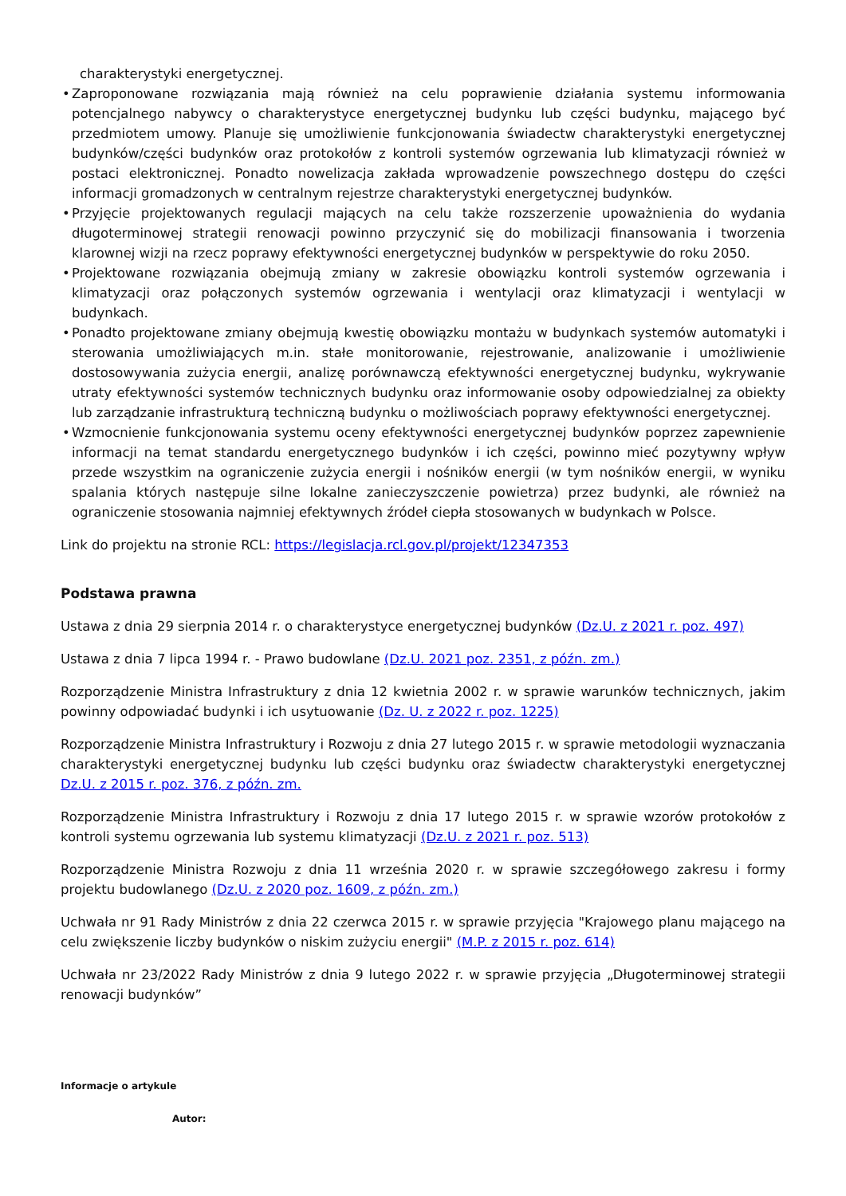charakterystyki energetycznej.
• Zaproponowane rozwiązania mają również na celu poprawienie działania systemu informowania potencjalnego nabywcy o charakterystyce energetycznej budynku lub części budynku, mającego być przedmiotem umowy. Planuje się umożliwienie funkcjonowania świadectw charakterystyki energetycznej budynków/części budynków oraz protokołów z kontroli systemów ogrzewania lub klimatyzacji również w postaci elektronicznej. Ponadto nowelizacja zakłada wprowadzenie powszechnego dostępu do części informacji gromadzonych w centralnym rejestrze charakterystyki energetycznej budynków.
• Przyjęcie projektowanych regulacji mających na celu także rozszerzenie upoważnienia do wydania długoterminowej strategii renowacji powinno przyczynić się do mobilizacji finansowania i tworzenia klarownej wizji na rzecz poprawy efektywności energetycznej budynków w perspektywie do roku 2050.
• Projektowane rozwiązania obejmują zmiany w zakresie obowiązku kontroli systemów ogrzewania i klimatyzacji oraz połączonych systemów ogrzewania i wentylacji oraz klimatyzacji i wentylacji w budynkach.
• Ponadto projektowane zmiany obejmują kwestię obowiązku montażu w budynkach systemów automatyki i sterowania umożliwiających m.in. stałe monitorowanie, rejestrowanie, analizowanie i umożliwienie dostosowywania zużycia energii, analizę porównawczą efektywności energetycznej budynku, wykrywanie utraty efektywności systemów technicznych budynku oraz informowanie osoby odpowiedzialnej za obiekty lub zarządzanie infrastrukturą techniczną budynku o możliwościach poprawy efektywności energetycznej.
• Wzmocnienie funkcjonowania systemu oceny efektywności energetycznej budynków poprzez zapewnienie informacji na temat standardu energetycznego budynków i ich części, powinno mieć pozytywny wpływ przede wszystkim na ograniczenie zużycia energii i nośników energii (w tym nośników energii, w wyniku spalania których następuje silne lokalne zanieczyszczenie powietrza) przez budynki, ale również na ograniczenie stosowania najmniej efektywnych źródeł ciepła stosowanych w budynkach w Polsce.
Link do projektu na stronie RCL: https://legislacja.rcl.gov.pl/projekt/12347353
Podstawa prawna
Ustawa z dnia 29 sierpnia 2014 r. o charakterystyce energetycznej budynków (Dz.U. z 2021 r. poz. 497)
Ustawa z dnia 7 lipca 1994 r. - Prawo budowlane (Dz.U. 2021 poz. 2351, z późn. zm.)
Rozporządzenie Ministra Infrastruktury z dnia 12 kwietnia 2002 r. w sprawie warunków technicznych, jakim powinny odpowiadać budynki i ich usytuowanie (Dz. U. z 2022 r. poz. 1225)
Rozporządzenie Ministra Infrastruktury i Rozwoju z dnia 27 lutego 2015 r. w sprawie metodologii wyznaczania charakterystyki energetycznej budynku lub części budynku oraz świadectw charakterystyki energetycznej Dz.U. z 2015 r. poz. 376, z późn. zm.
Rozporządzenie Ministra Infrastruktury i Rozwoju z dnia 17 lutego 2015 r. w sprawie wzorów protokołów z kontroli systemu ogrzewania lub systemu klimatyzacji (Dz.U. z 2021 r. poz. 513)
Rozporządzenie Ministra Rozwoju z dnia 11 września 2020 r. w sprawie szczegółowego zakresu i formy projektu budowlanego (Dz.U. z 2020 poz. 1609, z późn. zm.)
Uchwała nr 91 Rady Ministrów z dnia 22 czerwca 2015 r. w sprawie przyjęcia "Krajowego planu mającego na celu zwiększenie liczby budynków o niskim zużyciu energii" (M.P. z 2015 r. poz. 614)
Uchwała nr 23/2022 Rady Ministrów z dnia 9 lutego 2022 r. w sprawie przyjęcia „Długoterminowej strategii renowacji budynków”
Informacje o artykule
Autor: